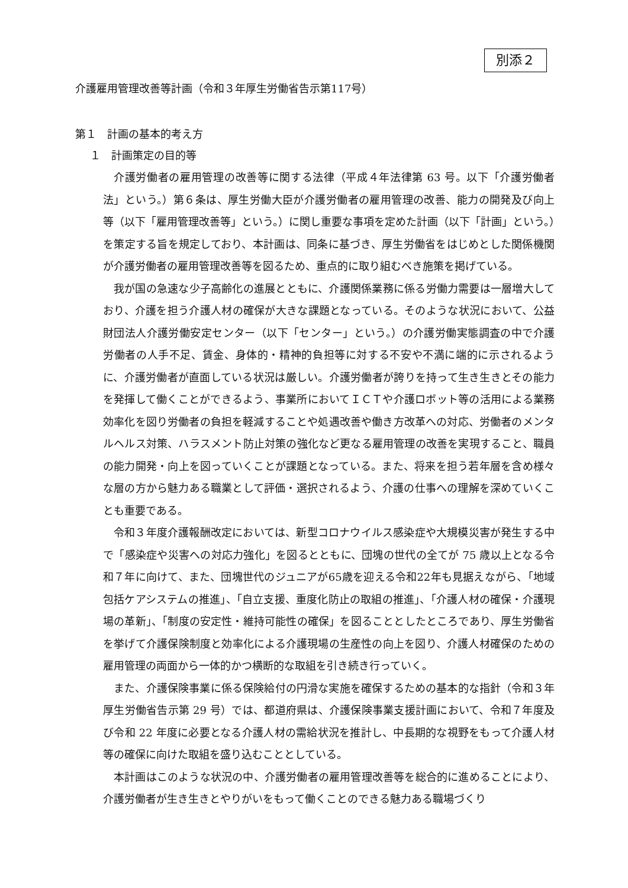別添２
介護雇用管理改善等計画（令和３年厚生労働省告示第117号）
第１　計画の基本的考え方
１　計画策定の目的等
介護労働者の雇用管理の改善等に関する法律（平成４年法律第 63 号。以下「介護労働者法」という。）第６条は、厚生労働大臣が介護労働者の雇用管理の改善、能力の開発及び向上等（以下「雇用管理改善等」という。）に関し重要な事項を定めた計画（以下「計画」という。）を策定する旨を規定しており、本計画は、同条に基づき、厚生労働省をはじめとした関係機関が介護労働者の雇用管理改善等を図るため、重点的に取り組むべき施策を掲げている。
我が国の急速な少子高齢化の進展とともに、介護関係業務に係る労働力需要は一層増大しており、介護を担う介護人材の確保が大きな課題となっている。そのような状況において、公益財団法人介護労働安定センター（以下「センター」という。）の介護労働実態調査の中で介護労働者の人手不足、賃金、身体的・精神的負担等に対する不安や不満に端的に示されるように、介護労働者が直面している状況は厳しい。介護労働者が誇りを持って生き生きとその能力を発揮して働くことができるよう、事業所においてＩＣＴや介護ロボット等の活用による業務効率化を図り労働者の負担を軽減することや処遇改善や働き方改革への対応、労働者のメンタルヘルス対策、ハラスメント防止対策の強化など更なる雇用管理の改善を実現すること、職員の能力開発・向上を図っていくことが課題となっている。また、将来を担う若年層を含め様々な層の方から魅力ある職業として評価・選択されるよう、介護の仕事への理解を深めていくことも重要である。
令和３年度介護報酬改定においては、新型コロナウイルス感染症や大規模災害が発生する中で「感染症や災害への対応力強化」を図るとともに、団塊の世代の全てが 75 歳以上となる令和７年に向けて、また、団塊世代のジュニアが65歳を迎える令和22年も見据えながら、「地域包括ケアシステムの推進」、「自立支援、重度化防止の取組の推進」、「介護人材の確保・介護現場の革新」、「制度の安定性・維持可能性の確保」を図ることとしたところであり、厚生労働省を挙げて介護保険制度と効率化による介護現場の生産性の向上を図り、介護人材確保のための雇用管理の両面から一体的かつ横断的な取組を引き続き行っていく。
また、介護保険事業に係る保険給付の円滑な実施を確保するための基本的な指針（令和３年厚生労働省告示第 29 号）では、都道府県は、介護保険事業支援計画において、令和７年度及び令和 22 年度に必要となる介護人材の需給状況を推計し、中長期的な視野をもって介護人材等の確保に向けた取組を盛り込むこととしている。
本計画はこのような状況の中、介護労働者の雇用管理改善等を総合的に進めることにより、介護労働者が生き生きとやりがいをもって働くことのできる魅力ある職場づくり